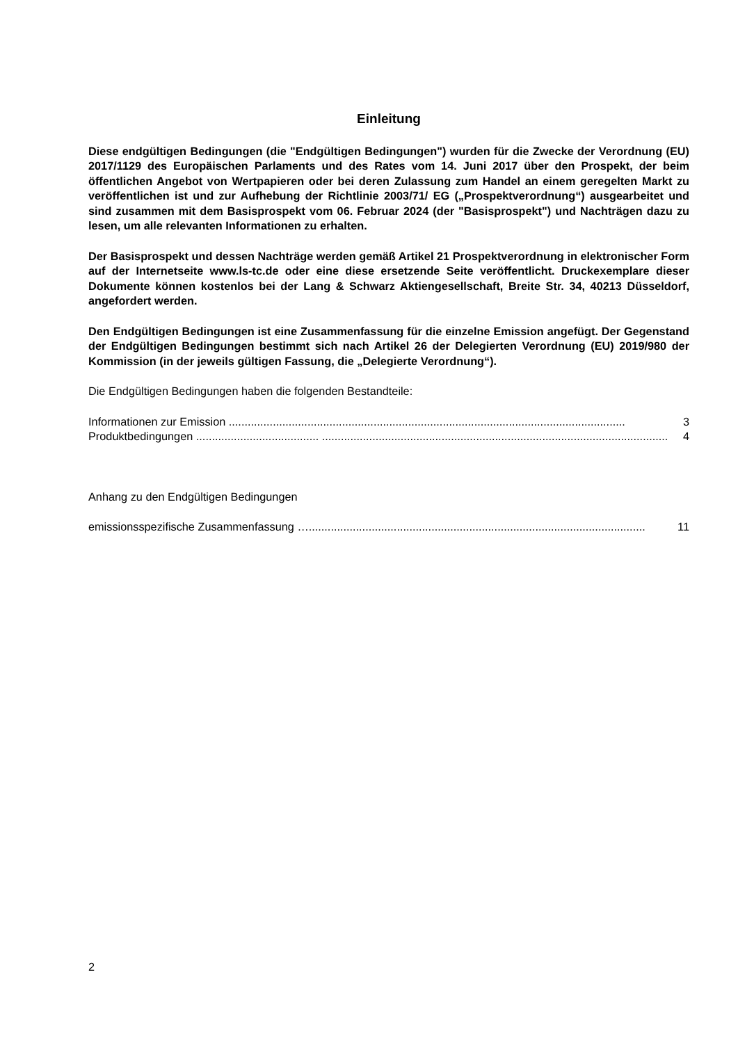Einleitung
Diese endgültigen Bedingungen (die "Endgültigen Bedingungen") wurden für die Zwecke der Verordnung (EU) 2017/1129 des Europäischen Parlaments und des Rates vom 14. Juni 2017 über den Prospekt, der beim öffentlichen Angebot von Wertpapieren oder bei deren Zulassung zum Handel an einem geregelten Markt zu veröffentlichen ist und zur Aufhebung der Richtlinie 2003/71/ EG („Prospektverordnung“) ausgearbeitet und sind zusammen mit dem Basisprospekt vom 06. Februar 2024 (der "Basisprospekt") und Nachträgen dazu zu lesen, um alle relevanten Informationen zu erhalten.
Der Basisprospekt und dessen Nachträge werden gemäß Artikel 21 Prospektverordnung in elektronischer Form auf der Internetseite www.ls-tc.de oder eine diese ersetzende Seite veröffentlicht. Druckexemplare dieser Dokumente können kostenlos bei der Lang & Schwarz Aktiengesellschaft, Breite Str. 34, 40213 Düsseldorf, angefordert werden.
Den Endgültigen Bedingungen ist eine Zusammenfassung für die einzelne Emission angefügt. Der Gegenstand der Endgültigen Bedingungen bestimmt sich nach Artikel 26 der Delegierten Verordnung (EU) 2019/980 der Kommission (in der jeweils gültigen Fassung, die „Delegierte Verordnung“).
Die Endgültigen Bedingungen haben die folgenden Bestandteile:
Informationen zur Emission .............................................................................................................................. 3
Produktbedingungen ....................................... .............................................................................................................. 4
Anhang zu den Endgültigen Bedingungen
emissionsspezifische Zusammenfassung …........................................................................................................... 11
2